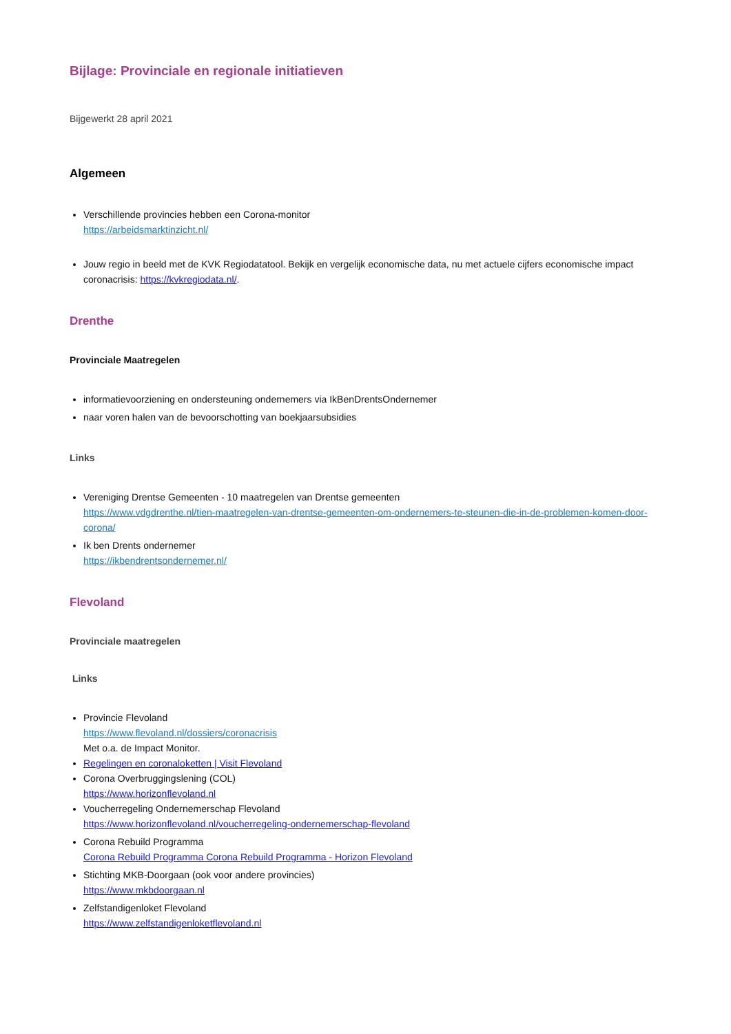Bijlage: Provinciale en regionale initiatieven
Bijgewerkt 28 april 2021
Algemeen
Verschillende provincies hebben een Corona-monitor
https://arbeidsmarktinzicht.nl/
Jouw regio in beeld met de KVK Regiodatatool. Bekijk en vergelijk economische data, nu met actuele cijfers economische impact coronacrisis: https://kvkregiodata.nl/.
Drenthe
Provinciale Maatregelen
informatievoorziening en ondersteuning ondernemers via IkBenDrentsOndernemer
naar voren halen van de bevoorschotting van boekjaarsubsidies
Links
Vereniging Drentse Gemeenten - 10 maatregelen van Drentse gemeenten
https://www.vdgdrenthe.nl/tien-maatregelen-van-drentse-gemeenten-om-ondernemers-te-steunen-die-in-de-problemen-komen-door-corona/
Ik ben Drents ondernemer
https://ikbendrentsondernemer.nl/
Flevoland
Provinciale maatregelen
Links
Provincie Flevoland
https://www.flevoland.nl/dossiers/coronacrisis
Met o.a. de Impact Monitor.
Regelingen en coronaloketten | Visit Flevoland
Corona Overbruggingslening (COL)
https://www.horizonflevoland.nl
Voucherregeling Ondernemerschap Flevoland
https://www.horizonflevoland.nl/voucherregeling-ondernemerschap-flevoland
Corona Rebuild Programma
Corona Rebuild Programma Corona Rebuild Programma - Horizon Flevoland
Stichting MKB-Doorgaan (ook voor andere provincies)
https://www.mkbdoorgaan.nl
Zelfstandigenloket Flevoland
https://www.zelfstandigenloketflevoland.nl